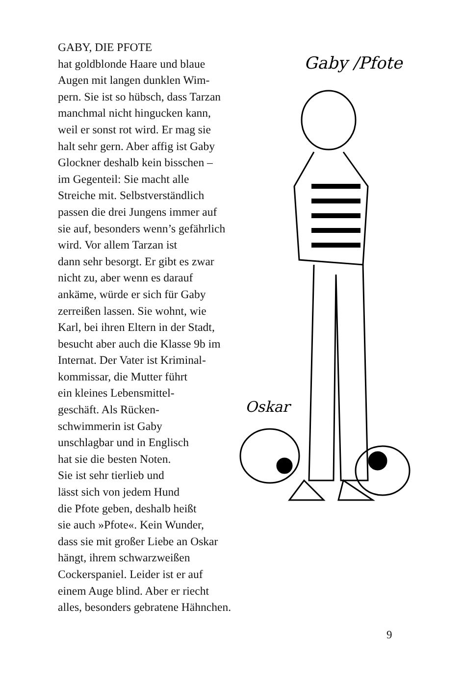GABY, DIE PFOTE
hat goldblonde Haare und blaue
Augen mit langen dunklen Wim-
pern. Sie ist so hübsch, dass Tarzan
manchmal nicht hingucken kann,
weil er sonst rot wird. Er mag sie
halt sehr gern. Aber affig ist Gaby
Glockner deshalb kein bisschen –
im Gegenteil: Sie macht alle
Streiche mit. Selbstverständlich
passen die drei Jungens immer auf
sie auf, besonders wenn’s gefährlich
wird. Vor allem Tarzan ist
dann sehr besorgt. Er gibt es zwar
nicht zu, aber wenn es darauf
ankäme, würde er sich für Gaby
zerreißen lassen. Sie wohnt, wie
Karl, bei ihren Eltern in der Stadt,
besucht aber auch die Klasse 9b im
Internat. Der Vater ist Kriminal-
kommissar, die Mutter führt
ein kleines Lebensmittel-
geschäft. Als Rücken-
schwimmerin ist Gaby
unschlagbar und in Englisch
hat sie die besten Noten.
Sie ist sehr tierlieb und
lässt sich von jedem Hund
die Pfote geben, deshalb heißt
sie auch »Pfote«. Kein Wunder,
dass sie mit großer Liebe an Oskar
hängt, ihrem schwarzweißen
Cockerspaniel. Leider ist er auf
einem Auge blind. Aber er riecht
alles, besonders gebratene Hähnchen.
Gaby /Pfote
Oskar
9